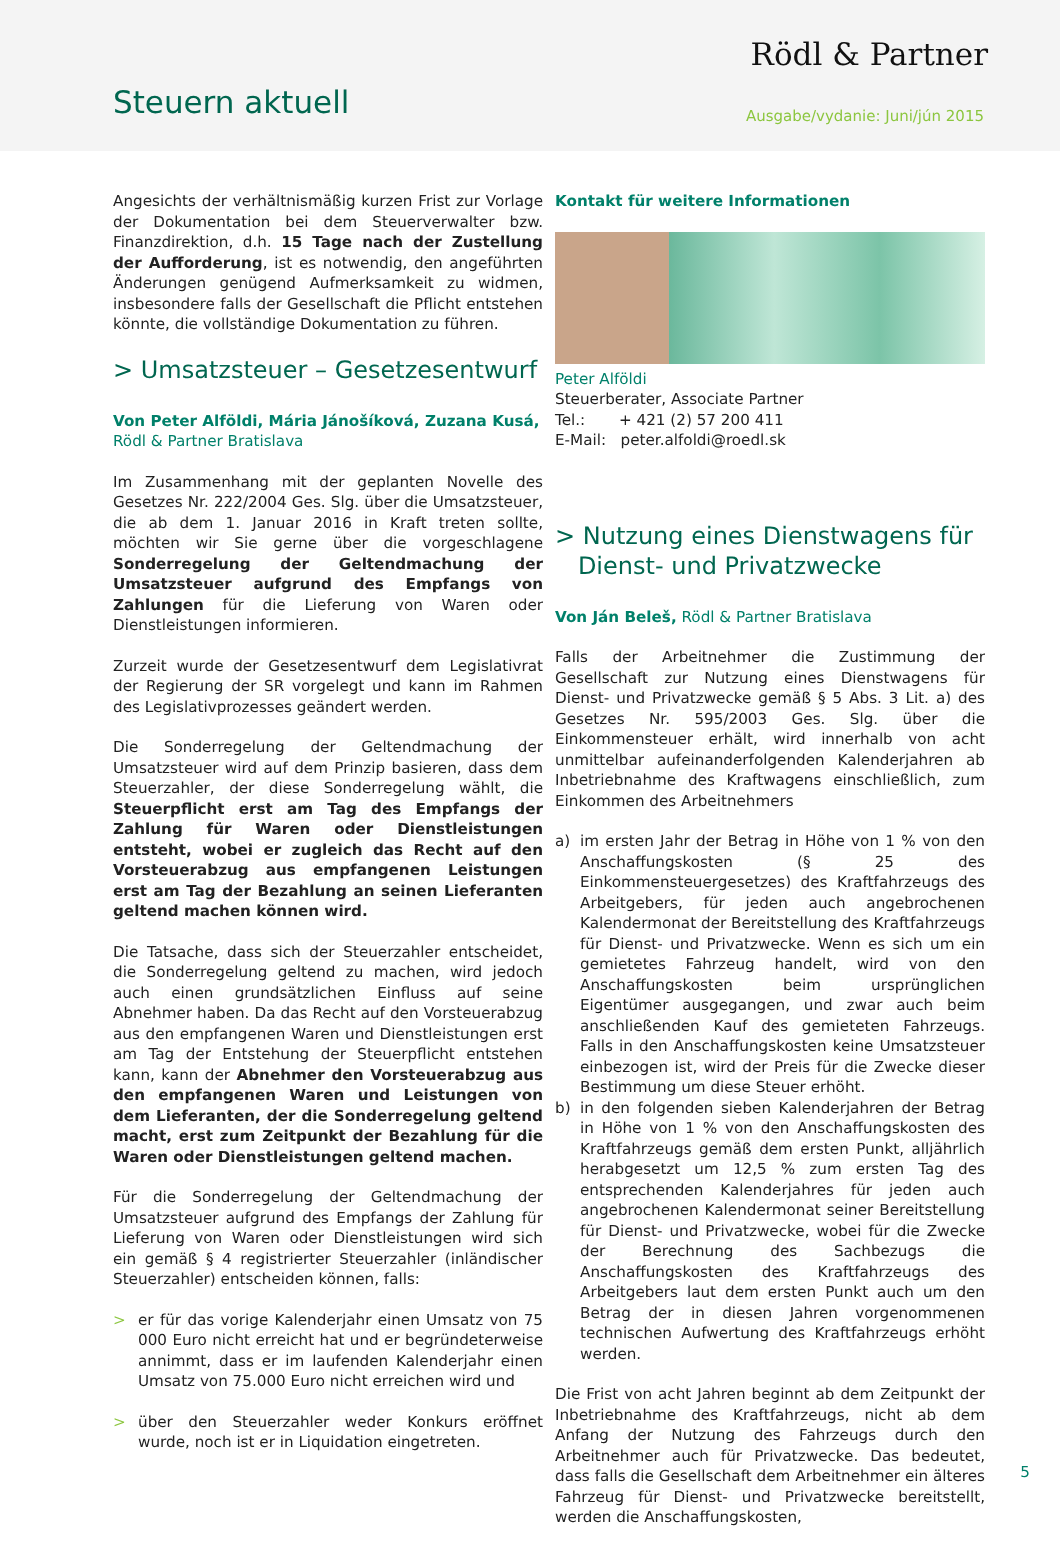Rödl & Partner
Steuern aktuell Ausgabe/vydanie: Juni/jún 2015
Angesichts der verhältnismäßig kurzen Frist zur Vorlage der Dokumentation bei dem Steuerverwalter bzw. Finanzdirektion, d.h. 15 Tage nach der Zustellung der Aufforderung, ist es notwendig, den angeführten Änderungen genügend Aufmerksamkeit zu widmen, insbesondere falls der Gesellschaft die Pflicht entstehen könnte, die vollständige Dokumentation zu führen.
> Umsatzsteuer – Gesetzesentwurf
Von Peter Alföldi, Mária Jánošíková, Zuzana Kusá,
Rödl & Partner Bratislava
Im Zusammenhang mit der geplanten Novelle des Gesetzes Nr. 222/2004 Ges. Slg. über die Umsatzsteuer, die ab dem 1. Januar 2016 in Kraft treten sollte, möchten wir Sie gerne über die vorgeschlagene Sonderregelung der Geltendmachung der Umsatzsteuer aufgrund des Empfangs von Zahlungen für die Lieferung von Waren oder Dienstleistungen informieren.
Zurzeit wurde der Gesetzesentwurf dem Legislativrat der Regierung der SR vorgelegt und kann im Rahmen des Legislativprozesses geändert werden.
Die Sonderregelung der Geltendmachung der Umsatzsteuer wird auf dem Prinzip basieren, dass dem Steuerzahler, der diese Sonderregelung wählt, die Steuerpflicht erst am Tag des Empfangs der Zahlung für Waren oder Dienstleistungen entsteht, wobei er zugleich das Recht auf den Vorsteuerabzug aus empfangenen Leistungen erst am Tag der Bezahlung an seinen Lieferanten geltend machen können wird.
Die Tatsache, dass sich der Steuerzahler entscheidet, die Sonderregelung geltend zu machen, wird jedoch auch einen grundsätzlichen Einfluss auf seine Abnehmer haben. Da das Recht auf den Vorsteuerabzug aus den empfangenen Waren und Dienstleistungen erst am Tag der Entstehung der Steuerpflicht entstehen kann, kann der Abnehmer den Vorsteuerabzug aus den empfangenen Waren und Leistungen von dem Lieferanten, der die Sonderregelung geltend macht, erst zum Zeitpunkt der Bezahlung für die Waren oder Dienstleistungen geltend machen.
Für die Sonderregelung der Geltendmachung der Umsatzsteuer aufgrund des Empfangs der Zahlung für Lieferung von Waren oder Dienstleistungen wird sich ein gemäß § 4 registrierter Steuerzahler (inländischer Steuerzahler) entscheiden können, falls:
> er für das vorige Kalenderjahr einen Umsatz von 75 000 Euro nicht erreicht hat und er begründeterweise annimmt, dass er im laufenden Kalenderjahr einen Umsatz von 75.000 Euro nicht erreichen wird und
> über den Steuerzahler weder Konkurs eröffnet wurde, noch ist er in Liquidation eingetreten.
Kontakt für weitere Informationen
Peter Alföldi
Steuerberater, Associate Partner
Tel.: + 421 (2) 57 200 411
E-Mail: peter.alfoldi@roedl.sk
> Nutzung eines Dienstwagens für
Dienst- und Privatzwecke
Von Ján Beleš, Rödl & Partner Bratislava
Falls der Arbeitnehmer die Zustimmung der Gesellschaft zur Nutzung eines Dienstwagens für Dienst- und Privatzwecke gemäß § 5 Abs. 3 Lit. a) des Gesetzes Nr. 595/2003 Ges. Slg. über die Einkommensteuer erhält, wird innerhalb von acht unmittelbar aufeinanderfolgenden Kalenderjahren ab Inbetriebnahme des Kraftwagens einschließlich, zum Einkommen des Arbeitnehmers
a) im ersten Jahr der Betrag in Höhe von 1 % von den Anschaffungskosten (§ 25 des Einkommensteuergesetzes) des Kraftfahrzeugs des Arbeitgebers, für jeden auch angebrochenen Kalendermonat der Bereitstellung des Kraftfahrzeugs für Dienst- und Privatzwecke. Wenn es sich um ein gemietetes Fahrzeug handelt, wird von den Anschaffungskosten beim ursprünglichen Eigentümer ausgegangen, und zwar auch beim anschließenden Kauf des gemieteten Fahrzeugs. Falls in den Anschaffungskosten keine Umsatzsteuer einbezogen ist, wird der Preis für die Zwecke dieser Bestimmung um diese Steuer erhöht.
b) in den folgenden sieben Kalenderjahren der Betrag in Höhe von 1 % von den Anschaffungskosten des Kraftfahrzeugs gemäß dem ersten Punkt, alljährlich herabgesetzt um 12,5 % zum ersten Tag des entsprechenden Kalenderjahres für jeden auch angebrochenen Kalendermonat seiner Bereitstellung für Dienst- und Privatzwecke, wobei für die Zwecke der Berechnung des Sachbezugs die Anschaffungskosten des Kraftfahrzeugs des Arbeitgebers laut dem ersten Punkt auch um den Betrag der in diesen Jahren vorgenommenen technischen Aufwertung des Kraftfahrzeugs erhöht werden.
Die Frist von acht Jahren beginnt ab dem Zeitpunkt der Inbetriebnahme des Kraftfahrzeugs, nicht ab dem Anfang der Nutzung des Fahrzeugs durch den Arbeitnehmer auch für Privatzwecke. Das bedeutet, dass falls die Gesellschaft dem Arbeitnehmer ein älteres Fahrzeug für Dienst- und Privatzwecke bereitstellt, werden die Anschaffungskosten,
5